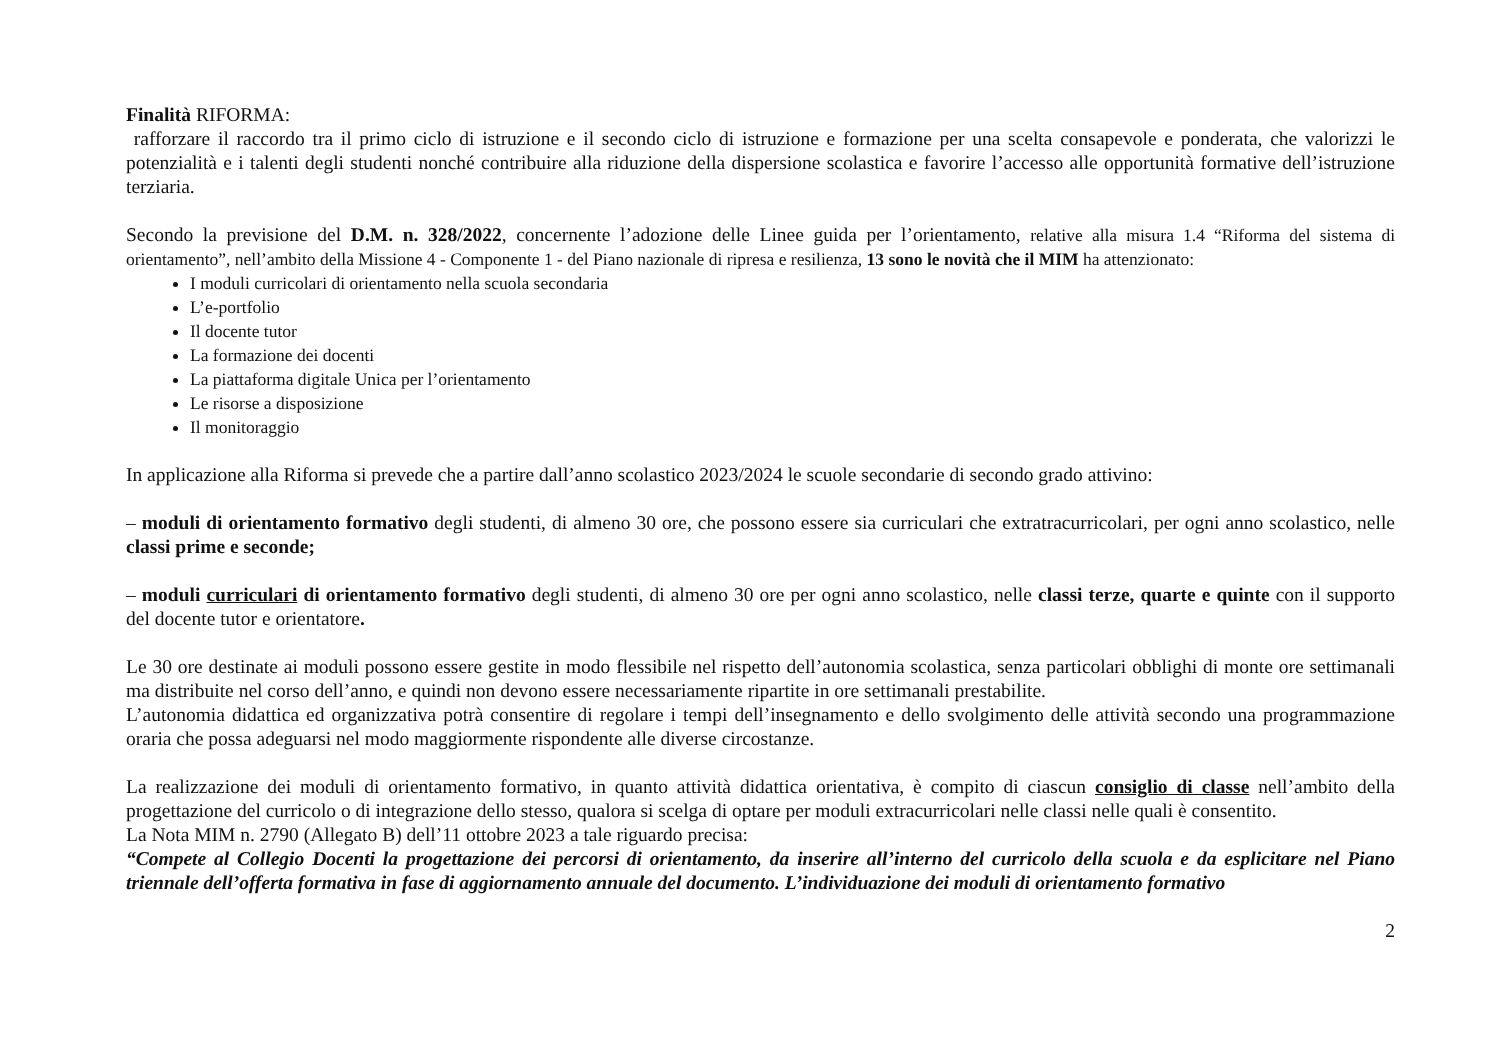Finalità RIFORMA:
rafforzare il raccordo tra il primo ciclo di istruzione e il secondo ciclo di istruzione e formazione per una scelta consapevole e ponderata, che valorizzi le potenzialità e i talenti degli studenti nonché contribuire alla riduzione della dispersione scolastica e favorire l’accesso alle opportunità formative dell’istruzione terziaria.
Secondo la previsione del D.M. n. 328/2022, concernente l’adozione delle Linee guida per l’orientamento, relative alla misura 1.4 “Riforma del sistema di orientamento”, nell’ambito della Missione 4 - Componente 1 - del Piano nazionale di ripresa e resilienza, 13 sono le novità che il MIM ha attenzionato:
I moduli curricolari di orientamento nella scuola secondaria
L’e-portfolio
Il docente tutor
La formazione dei docenti
La piattaforma digitale Unica per l’orientamento
Le risorse a disposizione
Il monitoraggio
In applicazione alla Riforma si prevede che a partire dall’anno scolastico 2023/2024 le scuole secondarie di secondo grado attivino:
– moduli di orientamento formativo degli studenti, di almeno 30 ore, che possono essere sia curriculari che extratracurricolari, per ogni anno scolastico, nelle classi prime e seconde;
– moduli curriculari di orientamento formativo degli studenti, di almeno 30 ore per ogni anno scolastico, nelle classi terze, quarte e quinte con il supporto del docente tutor e orientatore.
Le 30 ore destinate ai moduli possono essere gestite in modo flessibile nel rispetto dell’autonomia scolastica, senza particolari obblighi di monte ore settimanali ma distribuite nel corso dell’anno, e quindi non devono essere necessariamente ripartite in ore settimanali prestabilite.
L’autonomia didattica ed organizzativa potrà consentire di regolare i tempi dell’insegnamento e dello svolgimento delle attività secondo una programmazione oraria che possa adeguarsi nel modo maggiormente rispondente alle diverse circostanze.
La realizzazione dei moduli di orientamento formativo, in quanto attività didattica orientativa, è compito di ciascun consiglio di classe nell’ambito della progettazione del curricolo o di integrazione dello stesso, qualora si scelga di optare per moduli extracurricolari nelle classi nelle quali è consentito.
La Nota MIM n. 2790 (Allegato B) dell’11 ottobre 2023 a tale riguardo precisa:
“Compete al Collegio Docenti la progettazione dei percorsi di orientamento, da inserire all’interno del curricolo della scuola e da esplicitare nel Piano triennale dell’offerta formativa in fase di aggiornamento annuale del documento. L’individuazione dei moduli di orientamento formativo
2